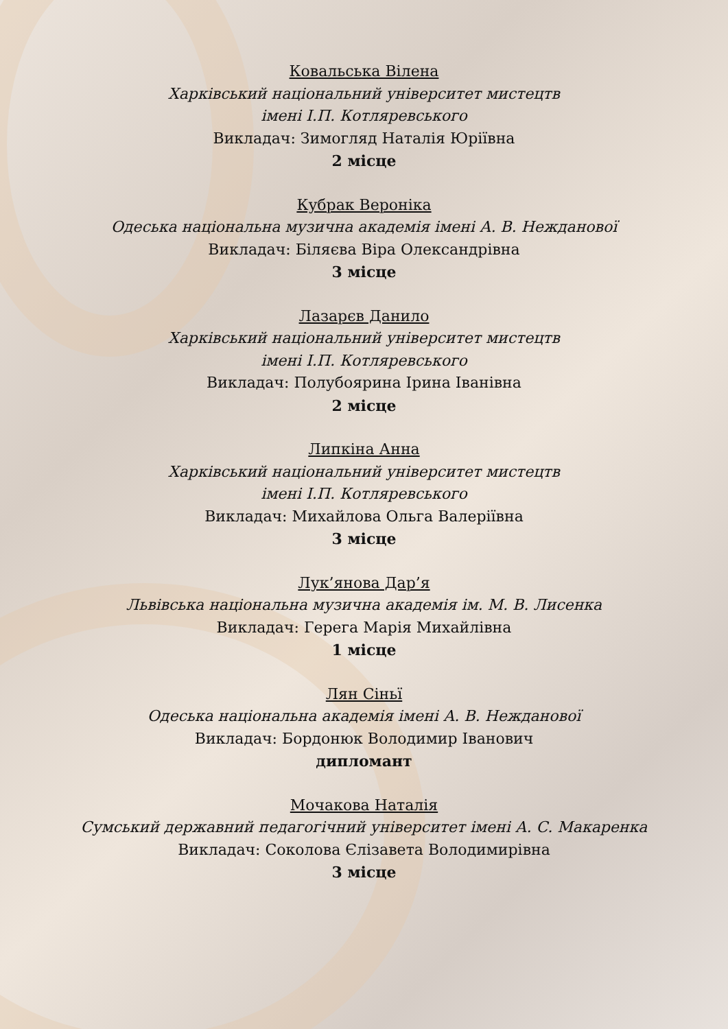Ковальська Вілена
Харківський національний університет мистецтв
імені І.П. Котляревського
Викладач: Зимогляд Наталія Юріївна
2 місце
Кубрак Вероніка
Одеська національна музична академія імені А. В. Нежданової
Викладач: Біляєва Віра Олександрівна
3 місце
Лазарєв Данило
Харківський національний університет мистецтв
імені І.П. Котляревського
Викладач: Полубоярина Ірина Іванівна
2 місце
Липкіна Анна
Харківський національний університет мистецтв
імені І.П. Котляревського
Викладач: Михайлова Ольга Валеріївна
3 місце
Лук’янова Дар’я
Львівська національна музична академія ім. М. В. Лисенка
Викладач: Герега Марія Михайлівна
1 місце
Лян Сіньї
Одеська національна академія імені А. В. Нежданової
Викладач: Бордонюк Володимир Іванович
дипломант
Мочакова Наталія
Сумський державний педагогічний університет імені А. С. Макаренка
Викладач: Соколова Єлізавета Володимирівна
3 місце